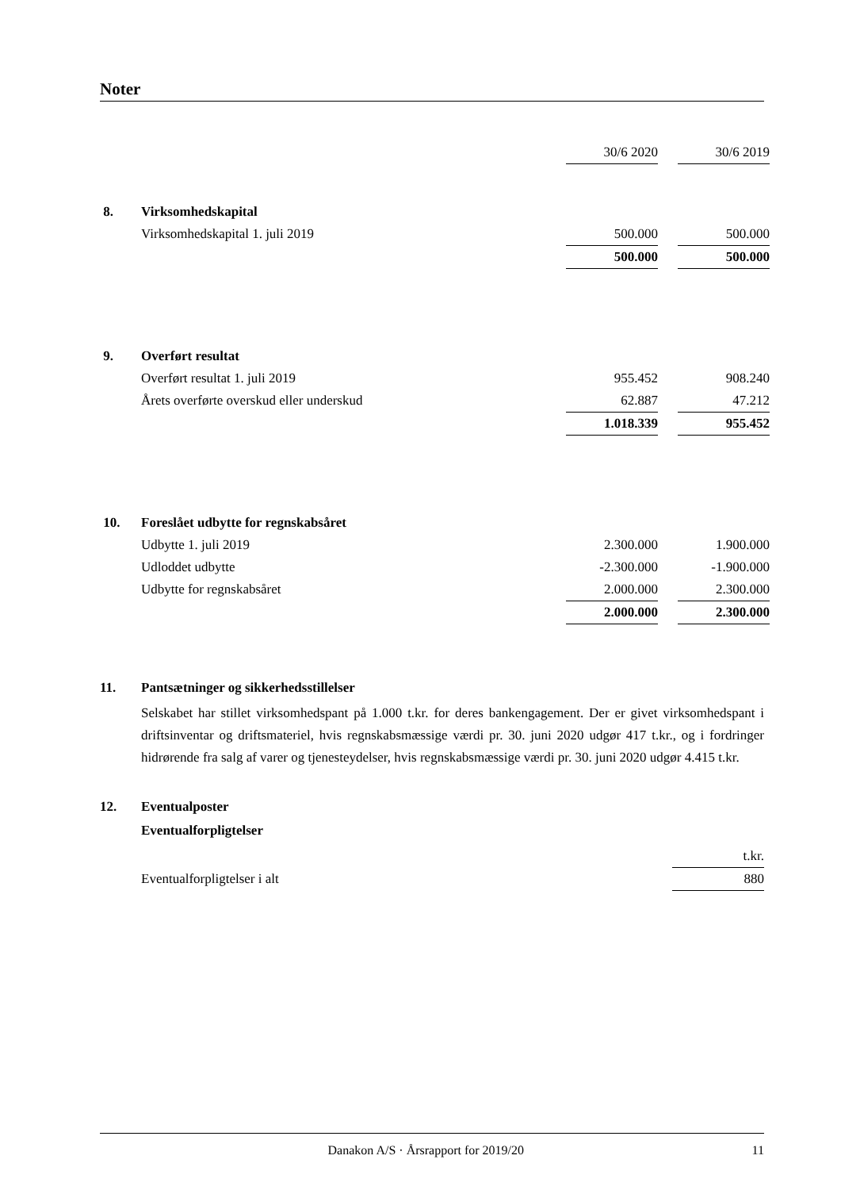Noter
| | | 30/6 2020 | | 30/6 2019 |
| 8. | Virksomhedskapital | | | |
| | Virksomhedskapital 1. juli 2019 | 500.000 | | 500.000 |
| | | 500.000 | | 500.000 |
| 9. | Overført resultat | | | |
| | Overført resultat 1. juli 2019 | 955.452 | | 908.240 |
| | Årets overførte overskud eller underskud | 62.887 | | 47.212 |
| | | 1.018.339 | | 955.452 |
| 10. | Foreslået udbytte for regnskabsåret | | | |
| | Udbytte 1. juli 2019 | 2.300.000 | | 1.900.000 |
| | Udloddet udbytte | -2.300.000 | | -1.900.000 |
| | Udbytte for regnskabsåret | 2.000.000 | | 2.300.000 |
| | | 2.000.000 | | 2.300.000 |
11. Pantsætninger og sikkerhedsstillelser
Selskabet har stillet virksomhedspant på 1.000 t.kr. for deres bankengagement. Der er givet virksomhedspant i driftsinventar og driftsmateriel, hvis regnskabsmæssige værdi pr. 30. juni 2020 udgør 417 t.kr., og i fordringer hidrørende fra salg af varer og tjenesteydelser, hvis regnskabsmæssige værdi pr. 30. juni 2020 udgør 4.415 t.kr.
12. Eventualposter
Eventualforpligtelser
| | | t.kr. |
| | Eventualforpligtelser i alt | 880 |
Danakon A/S · Årsrapport for 2019/20 11